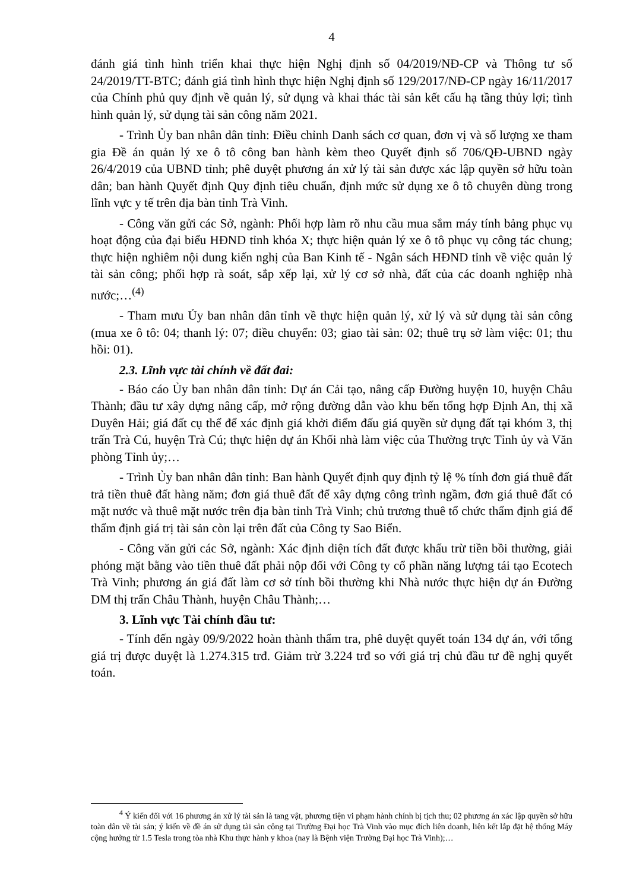4
đánh giá tình hình triển khai thực hiện Nghị định số 04/2019/NĐ-CP và Thông tư số 24/2019/TT-BTC; đánh giá tình hình thực hiện Nghị định số 129/2017/NĐ-CP ngày 16/11/2017 của Chính phủ quy định về quản lý, sử dụng và khai thác tài sản kết cấu hạ tầng thủy lợi; tình hình quản lý, sử dụng tài sản công năm 2021.
- Trình Ủy ban nhân dân tỉnh: Điều chỉnh Danh sách cơ quan, đơn vị và số lượng xe tham gia Đề án quản lý xe ô tô công ban hành kèm theo Quyết định số 706/QĐ-UBND ngày 26/4/2019 của UBND tỉnh; phê duyệt phương án xử lý tài sản được xác lập quyền sở hữu toàn dân; ban hành Quyết định Quy định tiêu chuẩn, định mức sử dụng xe ô tô chuyên dùng trong lĩnh vực y tế trên địa bàn tỉnh Trà Vinh.
- Công văn gửi các Sở, ngành: Phối hợp làm rõ nhu cầu mua sắm máy tính bảng phục vụ hoạt động của đại biểu HĐND tỉnh khóa X; thực hiện quản lý xe ô tô phục vụ công tác chung; thực hiện nghiêm nội dung kiến nghị của Ban Kinh tế - Ngân sách HĐND tỉnh về việc quản lý tài sản công; phối hợp rà soát, sắp xếp lại, xử lý cơ sở nhà, đất của các doanh nghiệp nhà nước;…<sup>(4)</sup>
- Tham mưu Ủy ban nhân dân tỉnh về thực hiện quản lý, xử lý và sử dụng tài sản công (mua xe ô tô: 04; thanh lý: 07; điều chuyển: 03; giao tài sản: 02; thuê trụ sở làm việc: 01; thu hồi: 01).
2.3. Lĩnh vực tài chính về đất đai:
- Báo cáo Ủy ban nhân dân tỉnh: Dự án Cải tạo, nâng cấp Đường huyện 10, huyện Châu Thành; đầu tư xây dựng nâng cấp, mở rộng đường dẫn vào khu bến tổng hợp Định An, thị xã Duyên Hải; giá đất cụ thể để xác định giá khởi điểm đấu giá quyền sử dụng đất tại khóm 3, thị trấn Trà Cú, huyện Trà Cú; thực hiện dự án Khối nhà làm việc của Thường trực Tỉnh ủy và Văn phòng Tỉnh ủy;…
- Trình Ủy ban nhân dân tỉnh: Ban hành Quyết định quy định tỷ lệ % tính đơn giá thuê đất trả tiền thuê đất hàng năm; đơn giá thuê đất để xây dựng công trình ngầm, đơn giá thuê đất có mặt nước và thuê mặt nước trên địa bàn tỉnh Trà Vinh; chủ trương thuê tổ chức thẩm định giá để thẩm định giá trị tài sản còn lại trên đất của Công ty Sao Biển.
- Công văn gửi các Sở, ngành: Xác định diện tích đất được khấu trừ tiền bồi thường, giải phóng mặt bằng vào tiền thuê đất phải nộp đối với Công ty cổ phần năng lượng tái tạo Ecotech Trà Vinh; phương án giá đất làm cơ sở tính bồi thường khi Nhà nước thực hiện dự án Đường DM thị trấn Châu Thành, huyện Châu Thành;…
3. Lĩnh vực Tài chính đầu tư:
- Tính đến ngày 09/9/2022 hoàn thành thẩm tra, phê duyệt quyết toán 134 dự án, với tổng giá trị được duyệt là 1.274.315 trđ. Giảm trừ 3.224 trđ so với giá trị chủ đầu tư đề nghị quyết toán.
<sup>4</sup> Ý kiến đối với 16 phương án xử lý tài sản là tang vật, phương tiện vi phạm hành chính bị tịch thu; 02 phương án xác lập quyền sở hữu toàn dân về tài sản; ý kiến về đề án sử dụng tài sản công tại Trường Đại học Trà Vinh vào mục đích liên doanh, liên kết lắp đặt hệ thống Máy cộng hưởng từ 1.5 Tesla trong tòa nhà Khu thực hành y khoa (nay là Bệnh viện Trường Đại học Trà Vinh);…